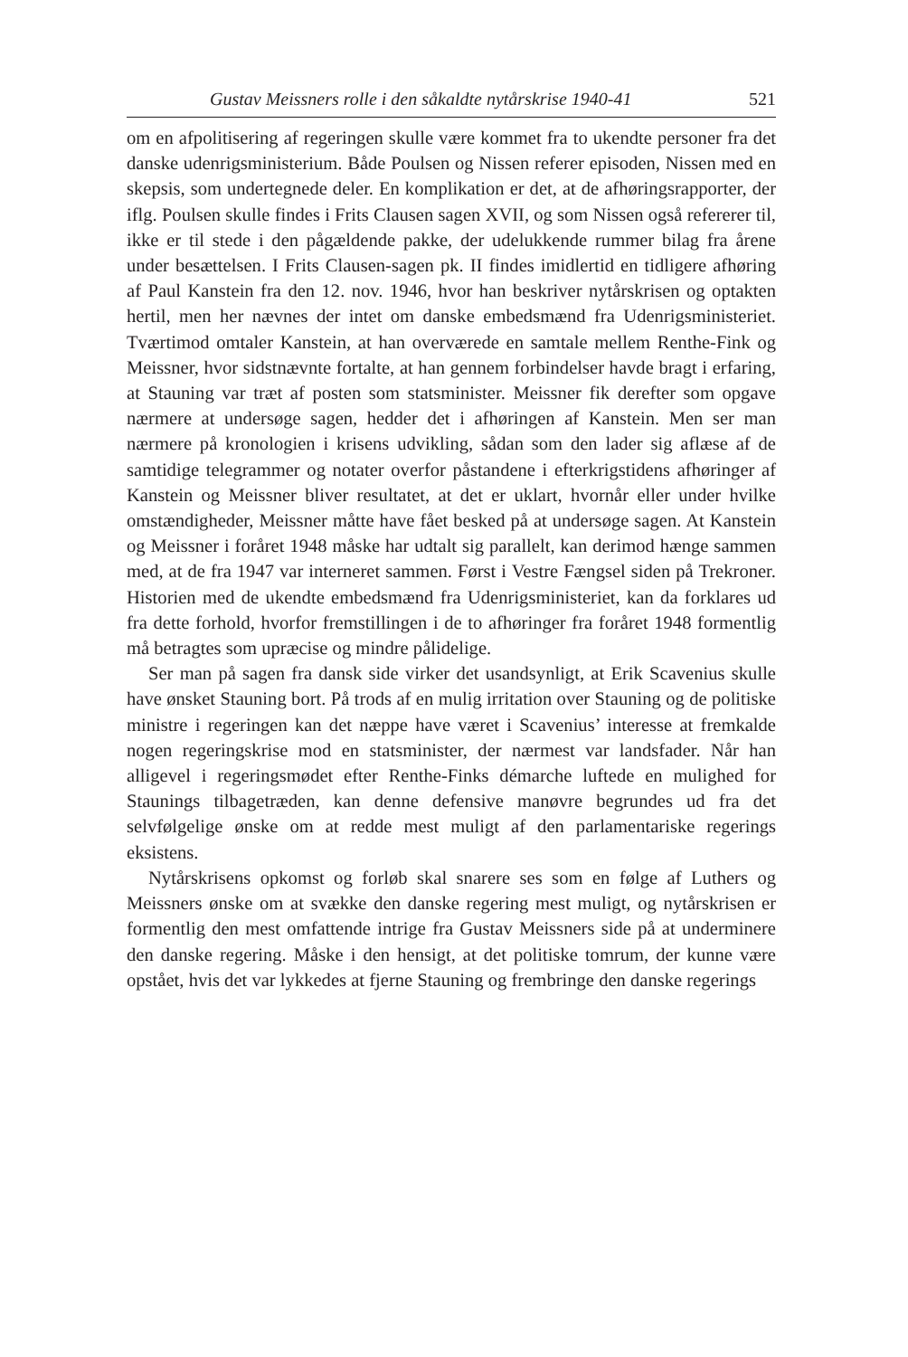Gustav Meissners rolle i den såkaldte nytårskrise 1940-41 521
om en afpolitisering af regeringen skulle være kommet fra to ukendte personer fra det danske udenrigsministerium. Både Poulsen og Nissen referer episoden, Nissen med en skepsis, som undertegnede deler. En komplikation er det, at de afhøringsrapporter, der iflg. Poulsen skulle findes i Frits Clausen sagen XVII, og som Nissen også refererer til, ikke er til stede i den pågældende pakke, der udelukkende rummer bilag fra årene under besættelsen. I Frits Clausen-sagen pk. II findes imidlertid en tidligere afhøring af Paul Kanstein fra den 12. nov. 1946, hvor han beskriver nytårskrisen og optakten hertil, men her nævnes der intet om danske embedsmænd fra Udenrigsministeriet. Tværtimod omtaler Kanstein, at han overværede en samtale mellem Renthe-Fink og Meissner, hvor sidstnævnte fortalte, at han gennem forbindelser havde bragt i erfaring, at Stauning var træt af posten som statsminister. Meissner fik derefter som opgave nærmere at undersøge sagen, hedder det i afhøringen af Kanstein. Men ser man nærmere på kronologien i krisens udvikling, sådan som den lader sig aflæse af de samtidige telegrammer og notater overfor påstandene i efterkrigstidens afhøringer af Kanstein og Meissner bliver resultatet, at det er uklart, hvornår eller under hvilke omstændigheder, Meissner måtte have fået besked på at undersøge sagen. At Kanstein og Meissner i foråret 1948 måske har udtalt sig parallelt, kan derimod hænge sammen med, at de fra 1947 var interneret sammen. Først i Vestre Fængsel siden på Trekroner. Historien med de ukendte embedsmænd fra Udenrigsministeriet, kan da forklares ud fra dette forhold, hvorfor fremstillingen i de to afhøringer fra foråret 1948 formentlig må betragtes som upræcise og mindre pålidelige.
Ser man på sagen fra dansk side virker det usandsynligt, at Erik Scavenius skulle have ønsket Stauning bort. På trods af en mulig irritation over Stauning og de politiske ministre i regeringen kan det næppe have været i Scavenius’ interesse at fremkalde nogen regeringskrise mod en statsminister, der nærmest var landsfader. Når han alligevel i regeringsmødet efter Renthe-Finks démarche luftede en mulighed for Staunings tilbagetræden, kan denne defensive manøvre begrundes ud fra det selvfølgelige ønske om at redde mest muligt af den parlamentariske regerings eksistens.
Nytårskrisens opkomst og forløb skal snarere ses som en følge af Luthers og Meissners ønske om at svække den danske regering mest muligt, og nytårskrisen er formentlig den mest omfattende intrige fra Gustav Meissners side på at underminere den danske regering. Måske i den hensigt, at det politiske tomrum, der kunne være opstået, hvis det var lykkedes at fjerne Stauning og frembringe den danske regerings